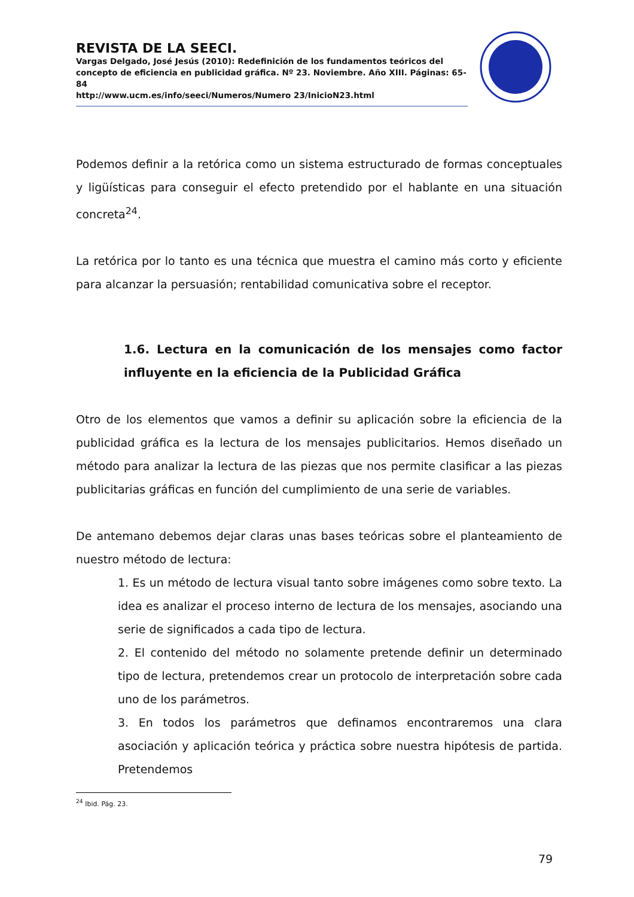REVISTA DE LA SEECI.
Vargas Delgado, José Jesús (2010): Redefinición de los fundamentos teóricos del concepto de eficiencia en publicidad gráfica. Nº 23. Noviembre. Año XIII. Páginas: 65-84
http://www.ucm.es/info/seeci/Numeros/Numero 23/InicioN23.html
Podemos definir a la retórica como un sistema estructurado de formas conceptuales y ligüísticas para conseguir el efecto pretendido por el hablante en una situación concreta<sup>24</sup>.
La retórica por lo tanto es una técnica que muestra el camino más corto y eficiente para alcanzar la persuasión; rentabilidad comunicativa sobre el receptor.
1.6. Lectura en la comunicación de los mensajes como factor influyente en la eficiencia de la Publicidad Gráfica
Otro de los elementos que vamos a definir su aplicación sobre la eficiencia de la publicidad gráfica es la lectura de los mensajes publicitarios. Hemos diseñado un método para analizar la lectura de las piezas que nos permite clasificar a las piezas publicitarias gráficas en función del cumplimiento de una serie de variables.
De antemano debemos dejar claras unas bases teóricas sobre el planteamiento de nuestro método de lectura:
1. Es un método de lectura visual tanto sobre imágenes como sobre texto. La idea es analizar el proceso interno de lectura de los mensajes, asociando una serie de significados a cada tipo de lectura.
2. El contenido del método no solamente pretende definir un determinado tipo de lectura, pretendemos crear un protocolo de interpretación sobre cada uno de los parámetros.
3. En todos los parámetros que definamos encontraremos una clara asociación y aplicación teórica y práctica sobre nuestra hipótesis de partida. Pretendemos
<sup>24</sup> Ibid. Pág. 23.
79